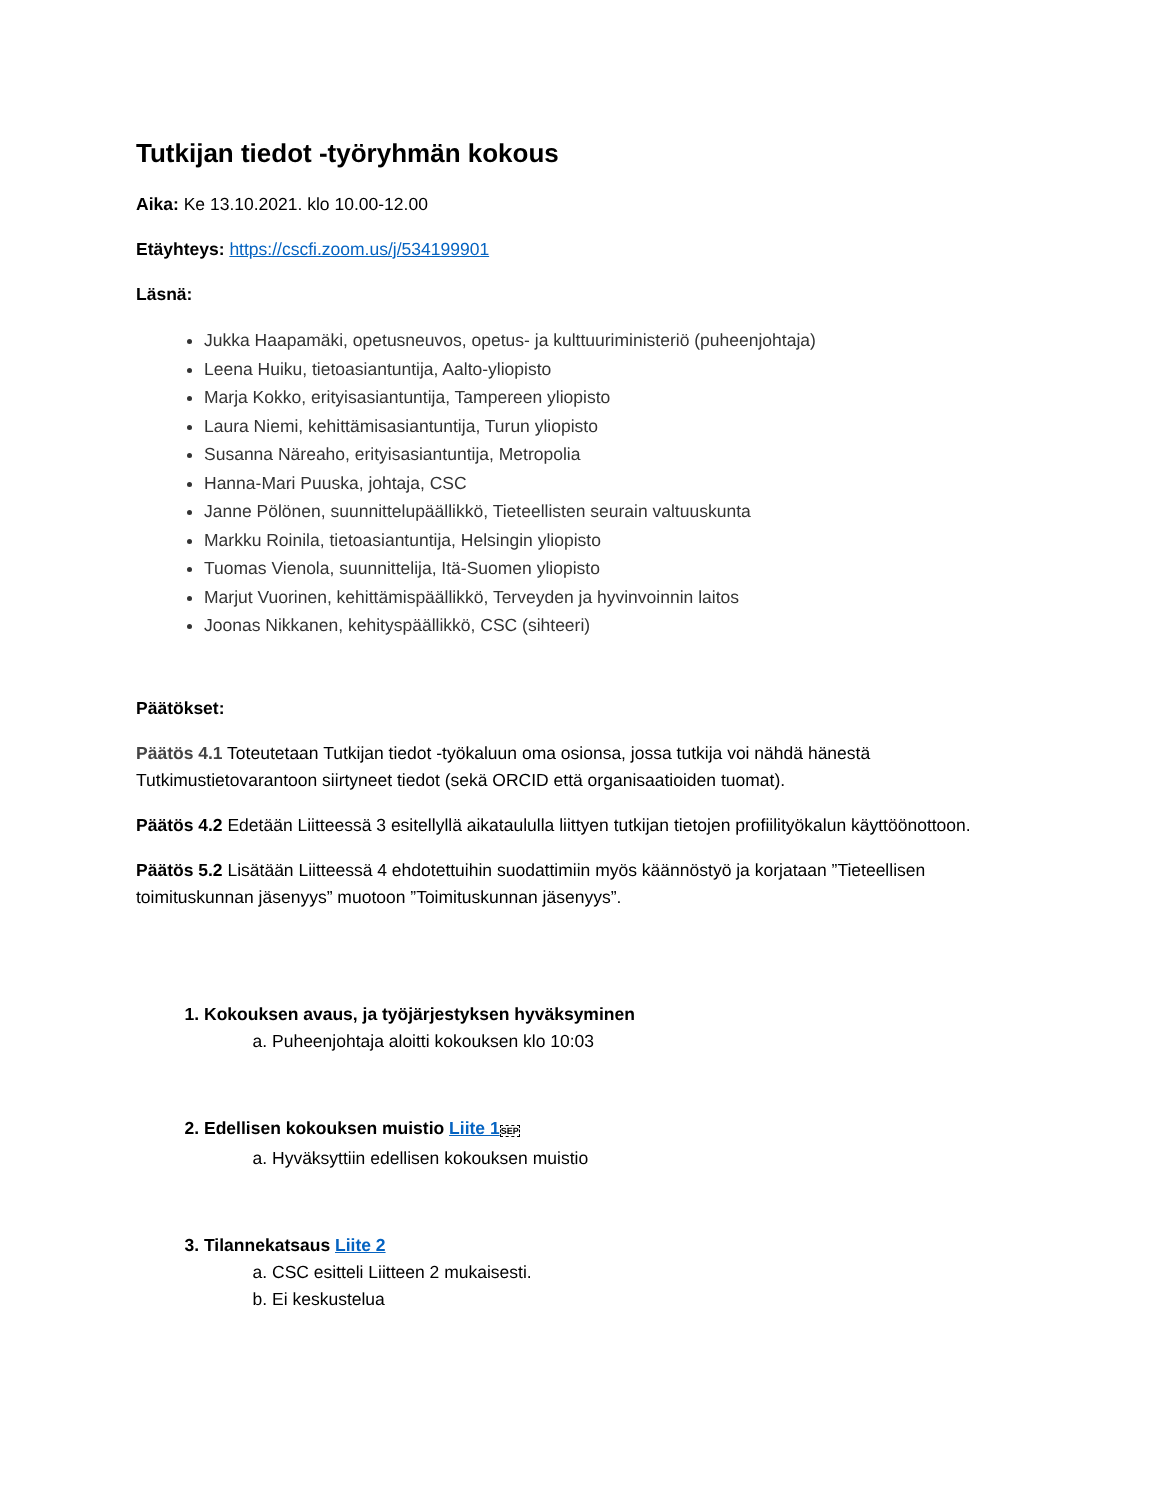Tutkijan tiedot -työryhmän kokous
Aika: Ke 13.10.2021. klo 10.00-12.00
Etäyhteys: https://cscfi.zoom.us/j/534199901
Läsnä:
Jukka Haapamäki, opetusneuvos, opetus- ja kulttuuriministeriö (puheenjohtaja)
Leena Huiku, tietoasiantuntija, Aalto-yliopisto
Marja Kokko, erityisasiantuntija, Tampereen yliopisto
Laura Niemi, kehittämisasiantuntija, Turun yliopisto
Susanna Näreaho, erityisasiantuntija, Metropolia
Hanna-Mari Puuska, johtaja, CSC
Janne Pölönen, suunnittelupäällikkö, Tieteellisten seurain valtuuskunta
Markku Roinila, tietoasiantuntija, Helsingin yliopisto
Tuomas Vienola, suunnittelija, Itä-Suomen yliopisto
Marjut Vuorinen, kehittämispäällikkö, Terveyden ja hyvinvoinnin laitos
Joonas Nikkanen, kehityspäällikkö, CSC (sihteeri)
Päätökset:
Päätös 4.1 Toteutetaan Tutkijan tiedot -työkaluun oma osionsa, jossa tutkija voi nähdä hänestä Tutkimustietovarantoon siirtyneet tiedot (sekä ORCID että organisaatioiden tuomat).
Päätös 4.2 Edetään Liitteessä 3 esitellyllä aikataululla liittyen tutkijan tietojen profiilityökalun käyttöönottoon.
Päätös 5.2 Lisätään Liitteessä 4 ehdotettuihin suodattimiin myös käännöstyö ja korjataan ”Tieteellisen toimituskunnan jäsenyys” muotoon ”Toimituskunnan jäsenyys”.
1. Kokouksen avaus, ja työjärjestyksen hyväksyminen
a. Puheenjohtaja aloitti kokouksen klo 10:03
2. Edellisen kokouksen muistio Liite 1 SEP
a. Hyväksyttiin edellisen kokouksen muistio
3. Tilannekatsaus Liite 2
a. CSC esitteli Liitteen 2 mukaisesti.
b. Ei keskustelua